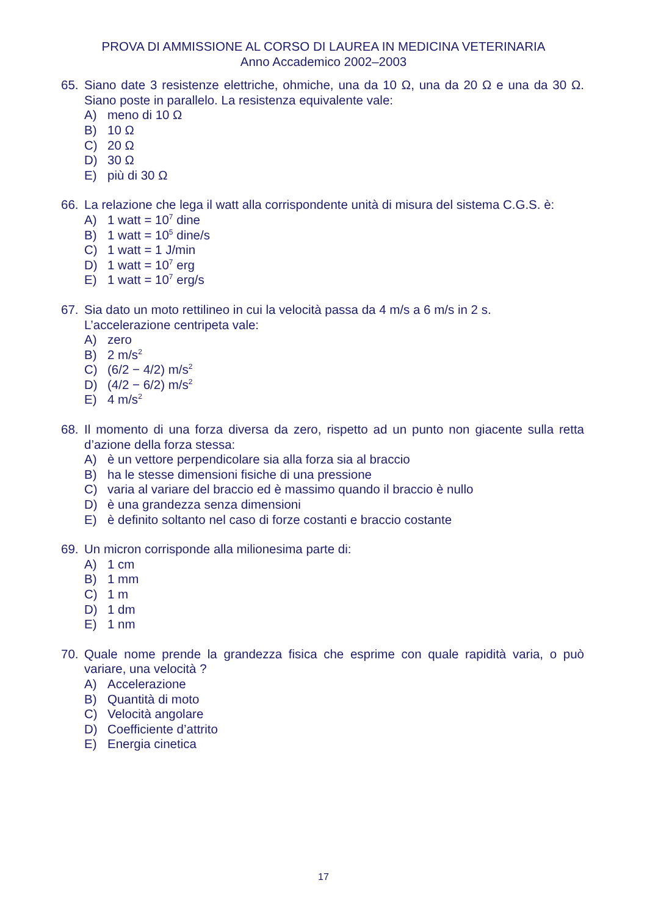PROVA DI AMMISSIONE AL CORSO DI LAUREA IN MEDICINA VETERINARIA
Anno Accademico 2002–2003
65. Siano date 3 resistenze elettriche, ohmiche, una da 10 Ω, una da 20 Ω e una da 30 Ω. Siano poste in parallelo. La resistenza equivalente vale:
A) meno di 10 Ω
B) 10 Ω
C) 20 Ω
D) 30 Ω
E) più di 30 Ω
66. La relazione che lega il watt alla corrispondente unità di misura del sistema C.G.S. è:
A) 1 watt = 10<sup>7</sup> dine
B) 1 watt = 10<sup>5</sup> dine/s
C) 1 watt = 1 J/min
D) 1 watt = 10<sup>7</sup> erg
E) 1 watt = 10<sup>7</sup> erg/s
67. Sia dato un moto rettilineo in cui la velocità passa da 4 m/s a 6 m/s in 2 s.
L’accelerazione centripeta vale:
A) zero
B) 2 m/s<sup>2</sup>
C) (6/2 − 4/2) m/s<sup>2</sup>
D) (4/2 − 6/2) m/s<sup>2</sup>
E) 4 m/s<sup>2</sup>
68. Il momento di una forza diversa da zero, rispetto ad un punto non giacente sulla retta d’azione della forza stessa:
A) è un vettore perpendicolare sia alla forza sia al braccio
B) ha le stesse dimensioni fisiche di una pressione
C) varia al variare del braccio ed è massimo quando il braccio è nullo
D) è una grandezza senza dimensioni
E) è definito soltanto nel caso di forze costanti e braccio costante
69. Un micron corrisponde alla milionesima parte di:
A) 1 cm
B) 1 mm
C) 1 m
D) 1 dm
E) 1 nm
70. Quale nome prende la grandezza fisica che esprime con quale rapidità varia, o può variare, una velocità ?
A) Accelerazione
B) Quantità di moto
C) Velocità angolare
D) Coefficiente d’attrito
E) Energia cinetica
17